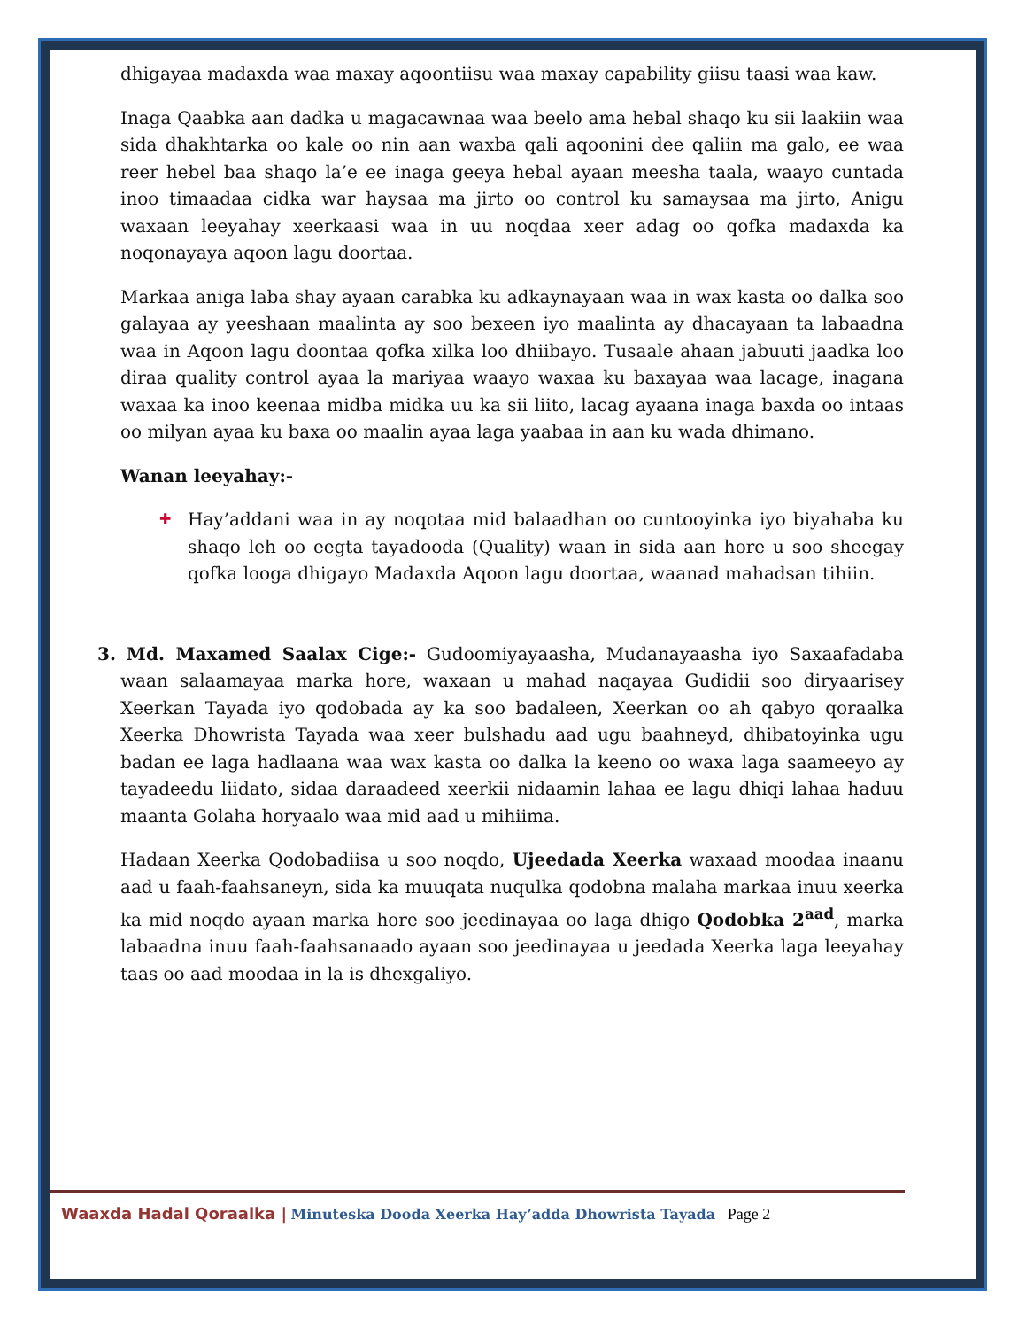dhigayaa madaxda waa maxay aqoontiisu waa maxay capability giisu taasi waa kaw.
Inaga Qaabka aan dadka u magacawnaa waa beelo ama hebal shaqo ku sii laakiin waa sida dhakhtarka oo kale oo nin aan waxba qali aqoonini dee qaliin ma galo, ee waa reer hebel baa shaqo la’e ee inaga geeya hebal ayaan meesha taala, waayo cuntada inoo timaadaa cidka war haysaa ma jirto oo control ku samaysaa ma jirto, Anigu waxaan leeyahay xeerkaasi waa in uu noqdaa xeer adag oo qofka madaxda ka noqonayaya aqoon lagu doortaa.
Markaa aniga laba shay ayaan carabka ku adkaynayaan waa in wax kasta oo dalka soo galayaa ay yeeshaan maalinta ay soo bexeen iyo maalinta ay dhacayaan ta labaadna waa in Aqoon lagu doontaa qofka xilka loo dhiibayo. Tusaale ahaan jabuuti jaadka loo diraa quality control ayaa la mariyaa waayo waxaa ku baxayaa waa lacage, inagana waxaa ka inoo keenaa midba midka uu ka sii liito, lacag ayaana inaga baxda oo intaas oo milyan ayaa ku baxa oo maalin ayaa laga yaabaa in aan ku wada dhimano.
Wanan leeyahay:-
✚ Hay’addani waa in ay noqotaa mid balaadhan oo cuntooyinka iyo biyahaba ku shaqo leh oo eegta tayadooda (Quality) waan in sida aan hore u soo sheegay qofka looga dhigayo Madaxda Aqoon lagu doortaa, waanad mahadsan tihiin.
3. Md. Maxamed Saalax Cige:- Gudoomiyayaasha, Mudanayaasha iyo Saxaafadaba waan salaamayaa marka hore, waxaan u mahad naqayaa Gudidii soo diryaarisey Xeerkan Tayada iyo qodobada ay ka soo badaleen, Xeerkan oo ah qabyo qoraalka Xeerka Dhowrista Tayada waa xeer bulshadu aad ugu baahneyd, dhibatoyinka ugu badan ee laga hadlaana waa wax kasta oo dalka la keeno oo waxa laga saameeyo ay tayadeedu liidato, sidaa daraadeed xeerkii nidaamin lahaa ee lagu dhiqi lahaa haduu maanta Golaha horyaalo waa mid aad u mihiima.
Hadaan Xeerka Qodobadiisa u soo noqdo, Ujeedada Xeerka waxaad moodaa inaanu aad u faah-faahsaneyn, sida ka muuqata nuqulka qodobna malaha markaa inuu xeerka ka mid noqdo ayaan marka hore soo jeedinayaa oo laga dhigo Qodobka 2<sup>aad</sup>, marka labaadna inuu faah-faahsanaado ayaan soo jeedinayaa u jeedada Xeerka laga leeyahay taas oo aad moodaa in la is dhexgaliyo.
Waaxda Hadal Qoraalka | Minuteska Dooda Xeerka Hay’adda Dhowrista Tayada Page 2